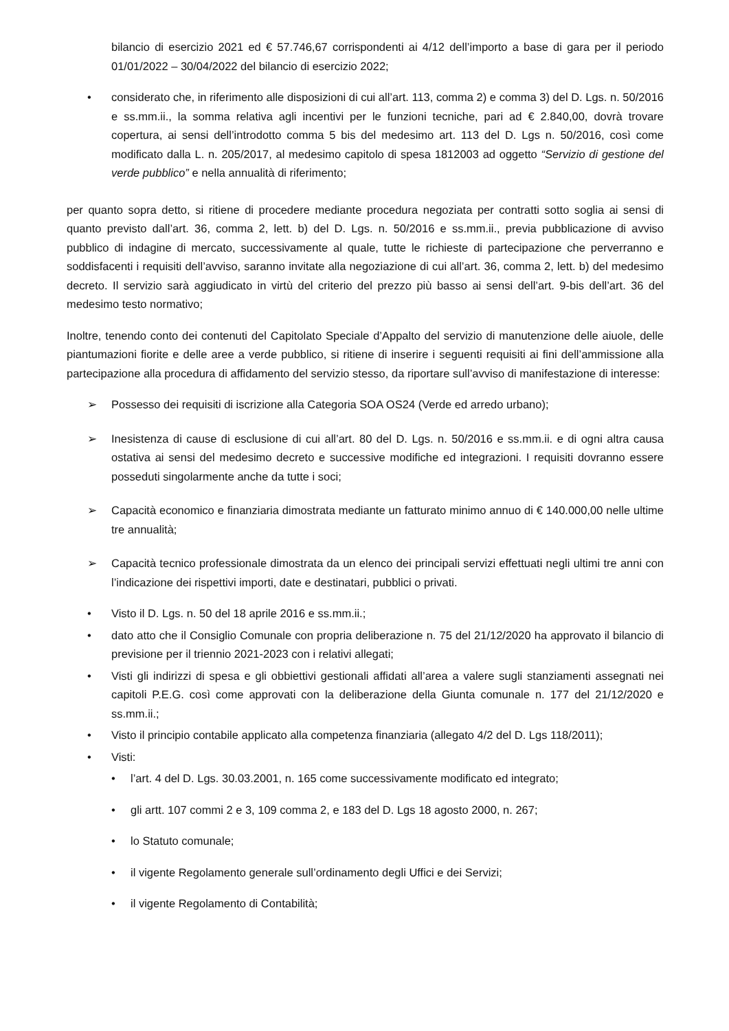bilancio di esercizio 2021 ed € 57.746,67 corrispondenti ai 4/12 dell’importo a base di gara per il periodo 01/01/2022 – 30/04/2022 del bilancio di esercizio 2022;
• considerato che, in riferimento alle disposizioni di cui all’art. 113, comma 2) e comma 3) del D. Lgs. n. 50/2016 e ss.mm.ii., la somma relativa agli incentivi per le funzioni tecniche, pari ad € 2.840,00, dovrà trovare copertura, ai sensi dell’introdotto comma 5 bis del medesimo art. 113 del D. Lgs n. 50/2016, così come modificato dalla L. n. 205/2017, al medesimo capitolo di spesa 1812003 ad oggetto “Servizio di gestione del verde pubblico” e nella annualità di riferimento;
per quanto sopra detto, si ritiene di procedere mediante procedura negoziata per contratti sotto soglia ai sensi di quanto previsto dall’art. 36, comma 2, lett. b) del D. Lgs. n. 50/2016 e ss.mm.ii., previa pubblicazione di avviso pubblico di indagine di mercato, successivamente al quale, tutte le richieste di partecipazione che perverranno e soddisfacenti i requisiti dell’avviso, saranno invitate alla negoziazione di cui all’art. 36, comma 2, lett. b) del medesimo decreto. Il servizio sarà aggiudicato in virtù del criterio del prezzo più basso ai sensi dell’art. 9-bis dell’art. 36 del medesimo testo normativo;
Inoltre, tenendo conto dei contenuti del Capitolato Speciale d’Appalto del servizio di manutenzione delle aiuole, delle piantumazioni fiorite e delle aree a verde pubblico, si ritiene di inserire i seguenti requisiti ai fini dell’ammissione alla partecipazione alla procedura di affidamento del servizio stesso, da riportare sull’avviso di manifestazione di interesse:
➢ Possesso dei requisiti di iscrizione alla Categoria SOA OS24 (Verde ed arredo urbano);
➢ Inesistenza di cause di esclusione di cui all’art. 80 del D. Lgs. n. 50/2016 e ss.mm.ii. e di ogni altra causa ostativa ai sensi del medesimo decreto e successive modifiche ed integrazioni. I requisiti dovranno essere posseduti singolarmente anche da tutte i soci;
➢ Capacità economico e finanziaria dimostrata mediante un fatturato minimo annuo di € 140.000,00 nelle ultime tre annualità;
➢ Capacità tecnico professionale dimostrata da un elenco dei principali servizi effettuati negli ultimi tre anni con l’indicazione dei rispettivi importi, date e destinatari, pubblici o privati.
• Visto il D. Lgs. n. 50 del 18 aprile 2016 e ss.mm.ii.;
• dato atto che il Consiglio Comunale con propria deliberazione n. 75 del 21/12/2020 ha approvato il bilancio di previsione per il triennio 2021-2023 con i relativi allegati;
• Visti gli indirizzi di spesa e gli obbiettivi gestionali affidati all’area a valere sugli stanziamenti assegnati nei capitoli P.E.G. così come approvati con la deliberazione della Giunta comunale n. 177 del 21/12/2020 e ss.mm.ii.;
• Visto il principio contabile applicato alla competenza finanziaria (allegato 4/2 del D. Lgs 118/2011);
• Visti:
• l’art. 4 del D. Lgs. 30.03.2001, n. 165 come successivamente modificato ed integrato;
• gli artt. 107 commi 2 e 3, 109 comma 2, e 183 del D. Lgs 18 agosto 2000, n. 267;
• lo Statuto comunale;
• il vigente Regolamento generale sull’ordinamento degli Uffici e dei Servizi;
• il vigente Regolamento di Contabilità;